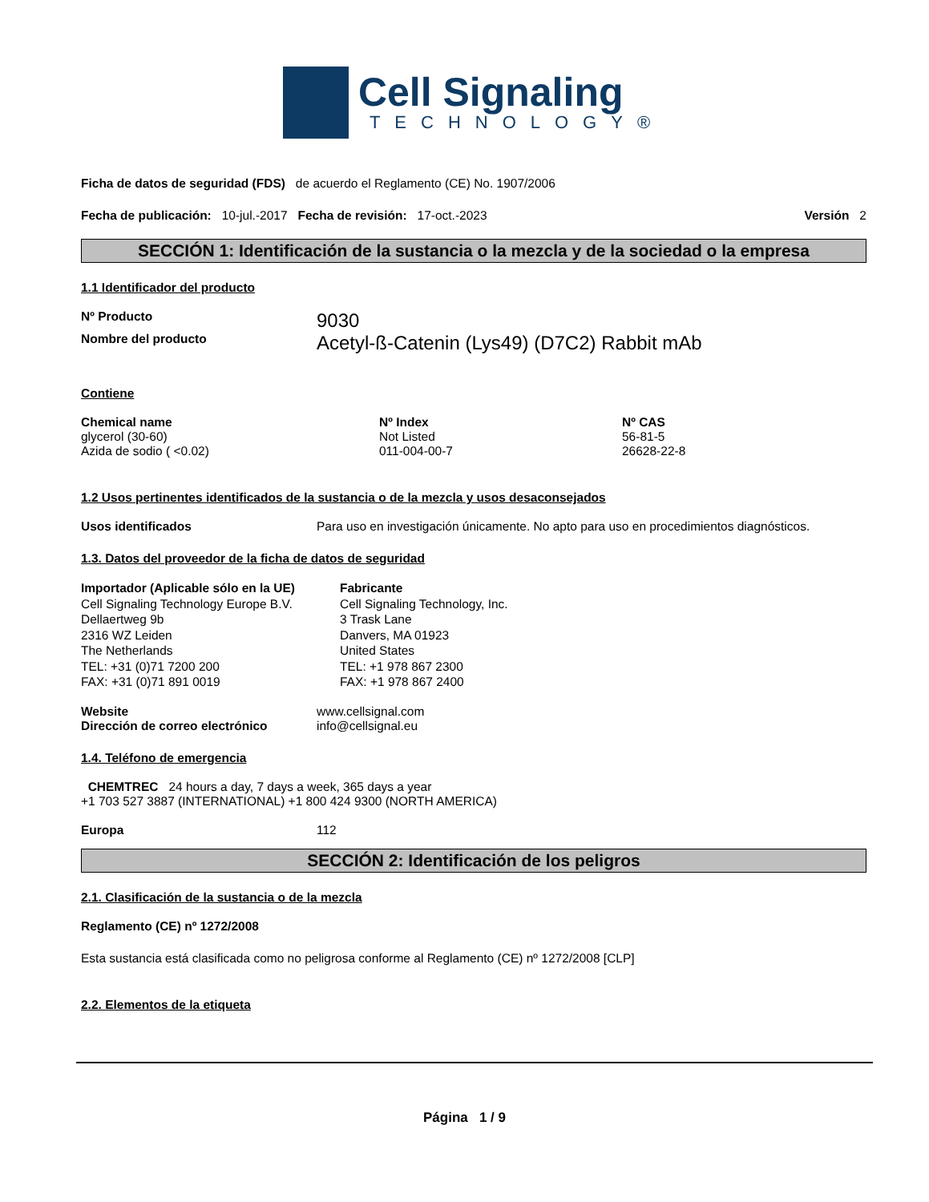Cell Signaling
TECHNOLOGY®
Ficha de datos de seguridad (FDS) de acuerdo el Reglamento (CE) No. 1907/2006
Fecha de publicación: 10-jul.-2017 Fecha de revisión: 17-oct.-2023 Versión 2
SECCIÓN 1: Identificación de la sustancia o la mezcla y de la sociedad o la empresa
1.1 Identificador del producto
Nº Producto 9030
Nombre del producto Acetyl-ß-Catenin (Lys49) (D7C2) Rabbit mAb
Contiene
Chemical name
glycerol (30-60)
Azida de sodio ( <0.02)
Nº Index
Not Listed
011-004-00-7
Nº CAS
56-81-5
26628-22-8
1.2 Usos pertinentes identificados de la sustancia o de la mezcla y usos desaconsejados
Usos identificados Para uso en investigación únicamente. No apto para uso en procedimientos diagnósticos.
1.3. Datos del proveedor de la ficha de datos de seguridad
Importador (Aplicable sólo en la UE)
Cell Signaling Technology Europe B.V.
Dellaertweg 9b
2316 WZ Leiden
The Netherlands
TEL: +31 (0)71 7200 200
FAX: +31 (0)71 891 0019
Fabricante
Cell Signaling Technology, Inc.
3 Trask Lane
Danvers, MA 01923
United States
TEL: +1 978 867 2300
FAX: +1 978 867 2400
Website www.cellsignal.com
Dirección de correo electrónico info@cellsignal.eu
1.4. Teléfono de emergencia
CHEMTREC 24 hours a day, 7 days a week, 365 days a year
+1 703 527 3887 (INTERNATIONAL) +1 800 424 9300 (NORTH AMERICA)
Europa 112
SECCIÓN 2: Identificación de los peligros
2.1. Clasificación de la sustancia o de la mezcla
Reglamento (CE) nº 1272/2008
Esta sustancia está clasificada como no peligrosa conforme al Reglamento (CE) nº 1272/2008 [CLP]
2.2. Elementos de la etiqueta
Página 1 / 9